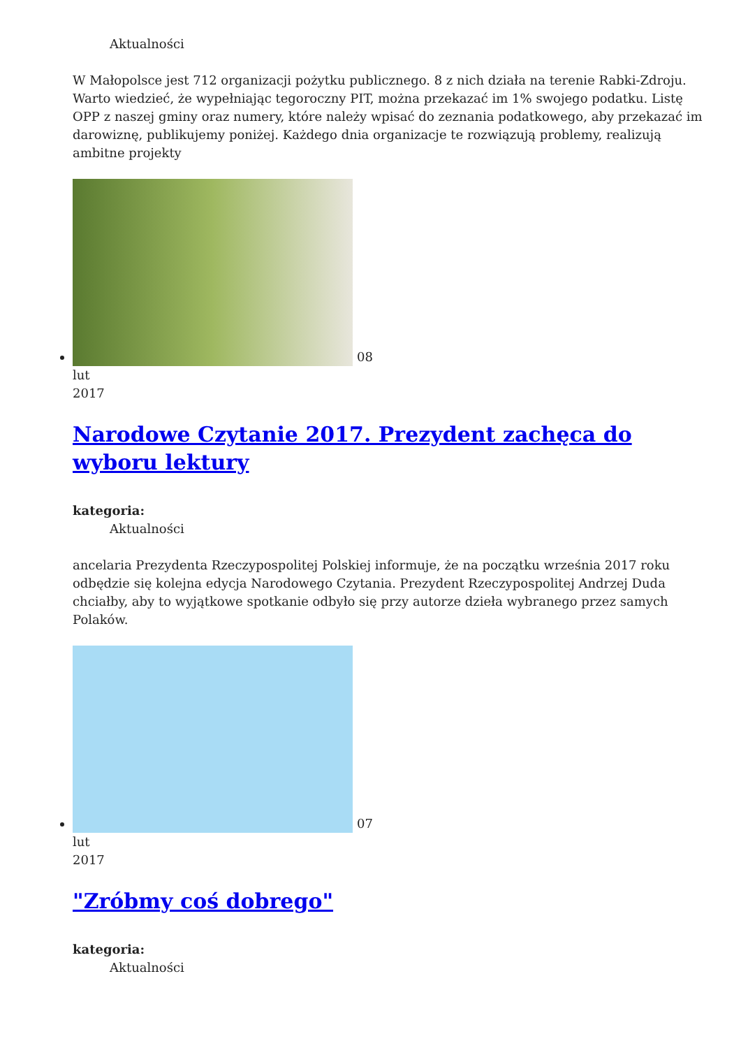Aktualności
W Małopolsce jest 712 organizacji pożytku publicznego. 8 z nich działa na terenie Rabki-Zdroju. Warto wiedzieć, że wypełniając tegoroczny PIT, można przekazać im 1% swojego podatku. Listę OPP z naszej gminy oraz numery, które należy wpisać do zeznania podatkowego, aby przekazać im darowiznę, publikujemy poniżej. Każdego dnia organizacje te rozwiązują problemy, realizują ambitne projekty
08
lut
2017
Narodowe Czytanie 2017. Prezydent zachęca do wyboru lektury
kategoria:
Aktualności
ancelaria Prezydenta Rzeczypospolitej Polskiej informuje, że na początku września 2017 roku odbędzie się kolejna edycja Narodowego Czytania. Prezydent Rzeczypospolitej Andrzej Duda chciałby, aby to wyjątkowe spotkanie odbyło się przy autorze dzieła wybranego przez samych Polaków.
07
lut
2017
"Zróbmy coś dobrego"
kategoria:
Aktualności